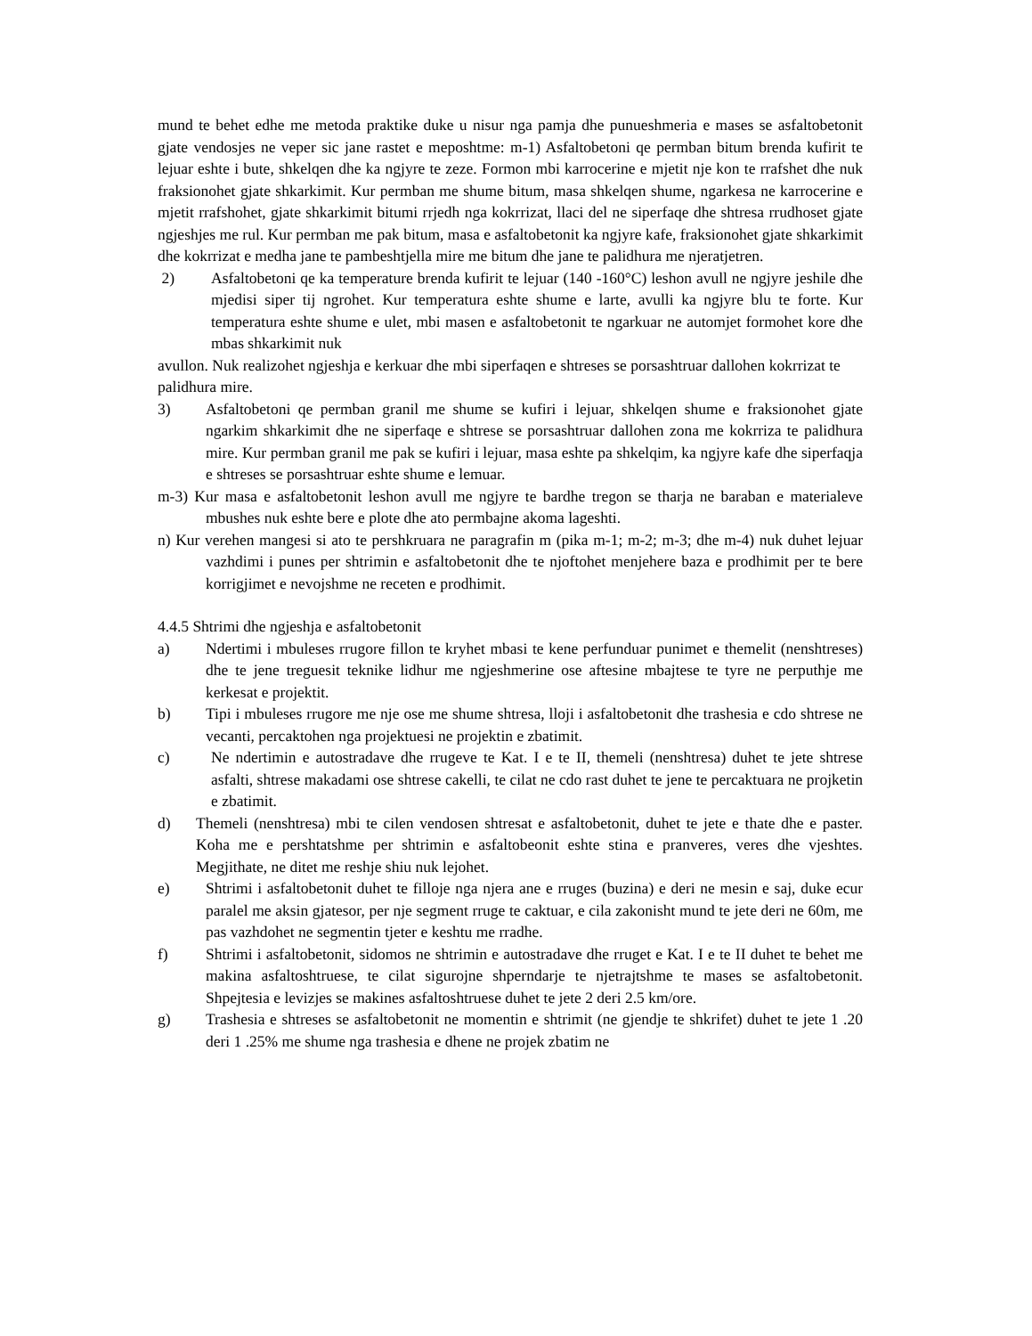mund te behet edhe me metoda praktike duke u nisur nga pamja dhe punueshmeria e mases se asfaltobetonit gjate vendosjes ne veper sic jane rastet e meposhtme: m-1) Asfaltobetoni qe permban bitum brenda kufirit te lejuar eshte i bute, shkelqen dhe ka ngjyre te zeze. Formon mbi karrocerine e mjetit nje kon te rrafshet dhe nuk fraksionohet gjate shkarkimit. Kur permban me shume bitum, masa shkelqen shume, ngarkesa ne karrocerine e mjetit rrafshohet, gjate shkarkimit bitumi rrjedh nga kokrrizat, llaci del ne siperfaqe dhe shtresa rrudhoset gjate ngjeshjes me rul. Kur permban me pak bitum, masa e asfaltobetonit ka ngjyre kafe, fraksionohet gjate shkarkimit dhe kokrrizat e medha jane te pambeshtjella mire me bitum dhe jane te palidhura me njeratjetren.
2) Asfaltobetoni qe ka temperature brenda kufirit te lejuar (140 -160°C) leshon avull ne ngjyre jeshile dhe mjedisi siper tij ngrohet. Kur temperatura eshte shume e larte, avulli ka ngjyre blu te forte. Kur temperatura eshte shume e ulet, mbi masen e asfaltobetonit te ngarkuar ne automjet formohet kore dhe mbas shkarkimit nuk
avullon. Nuk realizohet ngjeshja e kerkuar dhe mbi siperfaqen e shtreses se porsashtruar dallohen kokrrizat te
palidhura mire.
3) Asfaltobetoni qe permban granil me shume se kufiri i lejuar, shkelqen shume e fraksionohet gjate ngarkim shkarkimit dhe ne siperfaqe e shtrese se porsashtruar dallohen zona me kokrriza te palidhura mire. Kur permban granil me pak se kufiri i lejuar, masa eshte pa shkelqim, ka ngjyre kafe dhe siperfaqja e shtreses se porsashtruar eshte shume e lemuar.
m-3) Kur masa e asfaltobetonit leshon avull me ngjyre te bardhe tregon se tharja ne baraban e materialeve mbushes nuk eshte bere e plote dhe ato permbajne akoma lageshti.
n) Kur verehen mangesi si ato te pershkruara ne paragrafin m (pika m-1; m-2; m-3; dhe m-4) nuk duhet lejuar vazhdimi i punes per shtrimin e asfaltobetonit dhe te njoftohet menjehere baza e prodhimit per te bere korrigjimet e nevojshme ne receten e prodhimit.
4.4.5 Shtrimi dhe ngjeshja e asfaltobetonit
a) Ndertimi i mbuleses rrugore fillon te kryhet mbasi te kene perfunduar punimet e themelit (nenshtreses) dhe te jene treguesit teknike lidhur me ngjeshmerine ose aftesine mbajtese te tyre ne perputhje me kerkesat e projektit.
b) Tipi i mbuleses rrugore me nje ose me shume shtresa, lloji i asfaltobetonit dhe trashesia e cdo shtrese ne vecanti, percaktohen nga projektuesi ne projektin e zbatimit.
c) Ne ndertimin e autostradave dhe rrugeve te Kat. I e te II, themeli (nenshtresa) duhet te jete shtrese asfalti, shtrese makadami ose shtrese cakelli, te cilat ne cdo rast duhet te jene te percaktuara ne projketin e zbatimit.
d) Themeli (nenshtresa) mbi te cilen vendosen shtresat e asfaltobetonit, duhet te jete e thate dhe e paster. Koha me e pershtatshme per shtrimin e asfaltobeonit eshte stina e pranveres, veres dhe vjeshtes. Megjithate, ne ditet me reshje shiu nuk lejohet.
e) Shtrimi i asfaltobetonit duhet te filloje nga njera ane e rruges (buzina) e deri ne mesin e saj, duke ecur paralel me aksin gjatesor, per nje segment rruge te caktuar, e cila zakonisht mund te jete deri ne 60m, me pas vazhdohet ne segmentin tjeter e keshtu me rradhe.
f) Shtrimi i asfaltobetonit, sidomos ne shtrimin e autostradave dhe rruget e Kat. I e te II duhet te behet me makina asfaltoshtruese, te cilat sigurojne shperndarje te njetrajtshme te mases se asfaltobetonit. Shpejtesia e levizjes se makines asfaltoshtruese duhet te jete 2 deri 2.5 km/ore.
g) Trashesia e shtreses se asfaltobetonit ne momentin e shtrimit (ne gjendje te shkrifet) duhet te jete 1 .20 deri 1 .25% me shume nga trashesia e dhene ne projek zbatim ne